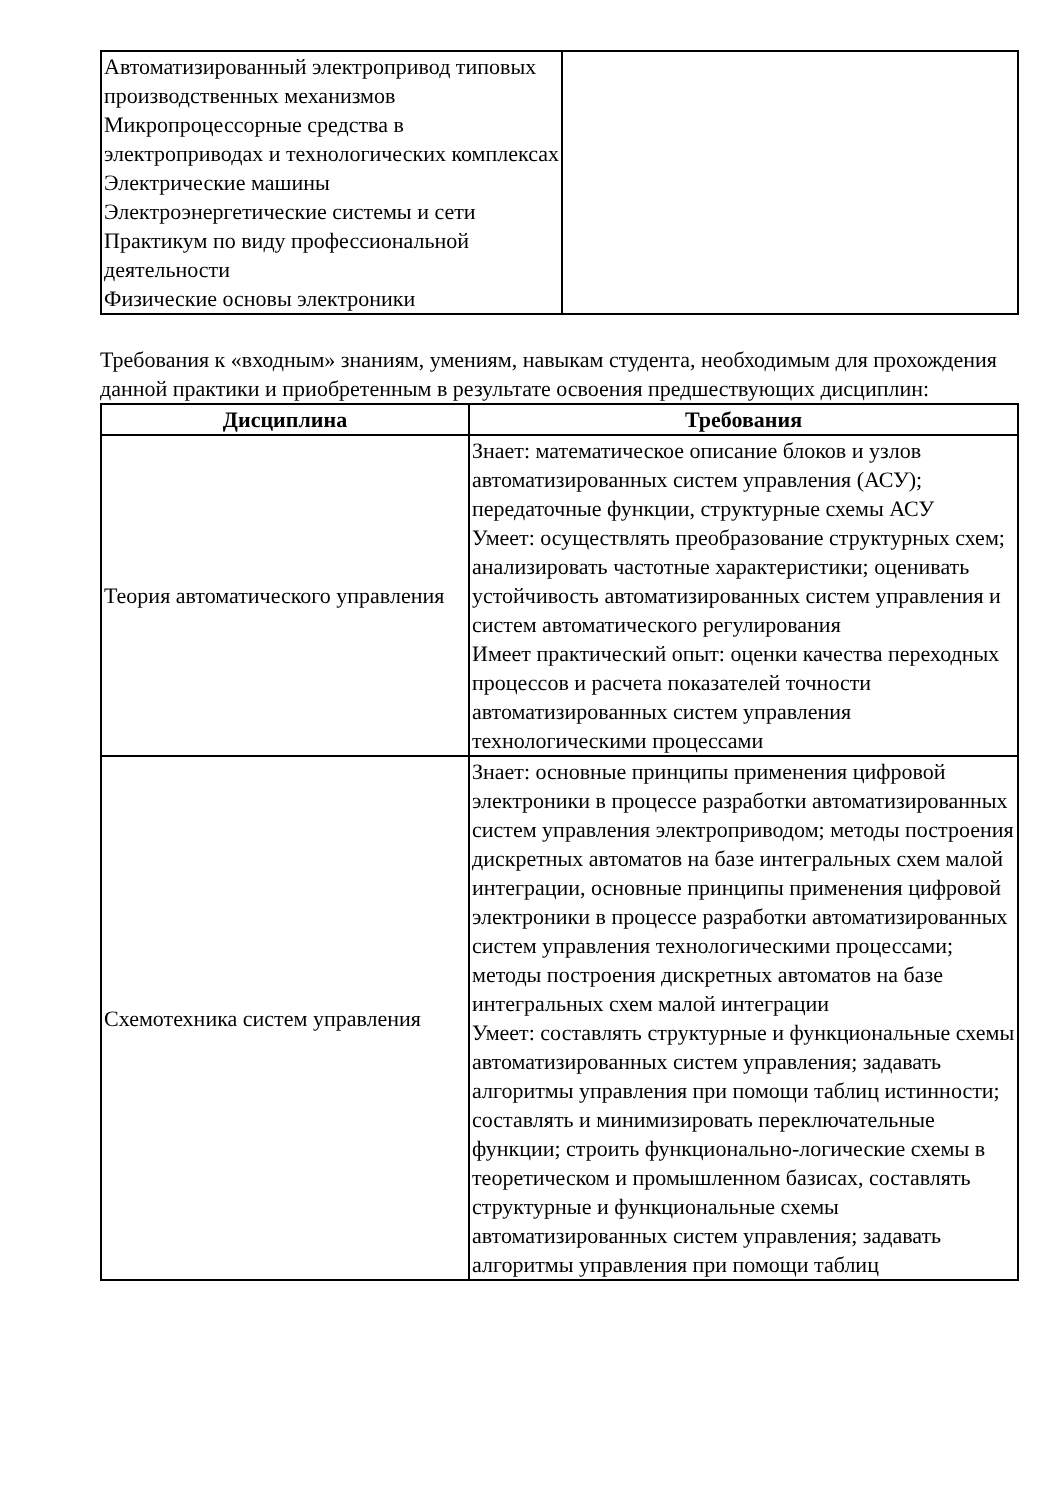| Автоматизированный электропривод типовых производственных механизмов Микропроцессорные средства в электроприводах и технологических комплексах Электрические машины Электроэнергетические системы и сети Практикум по виду профессиональной деятельности Физические основы электроники | |
Требования к «входным» знаниям, умениям, навыкам студента, необходимым для прохождения данной практики и приобретенным в результате освоения предшествующих дисциплин:
| Дисциплина | Требования |
| --- | --- |
| Теория автоматического управления | Знает: математическое описание блоков и узлов автоматизированных систем управления (АСУ); передаточные функции, структурные схемы АСУ Умеет: осуществлять преобразование структурных схем; анализировать частотные характеристики; оценивать устойчивость автоматизированных систем управления и систем автоматического регулирования Имеет практический опыт: оценки качества переходных процессов и расчета показателей точности автоматизированных систем управления технологическими процессами |
| Схемотехника систем управления | Знает: основные принципы применения цифровой электроники в процессе разработки автоматизированных систем управления электроприводом; методы построения дискретных автоматов на базе интегральных схем малой интеграции, основные принципы применения цифровой электроники в процессе разработки автоматизированных систем управления технологическими процессами; методы построения дискретных автоматов на базе интегральных схем малой интеграции Умеет: составлять структурные и функциональные схемы автоматизированных систем управления; задавать алгоритмы управления при помощи таблиц истинности; составлять и минимизировать переключательные функции; строить функционально-логические схемы в теоретическом и промышленном базисах, составлять структурные и функциональные схемы автоматизированных систем управления; задавать алгоритмы управления при помощи таблиц |